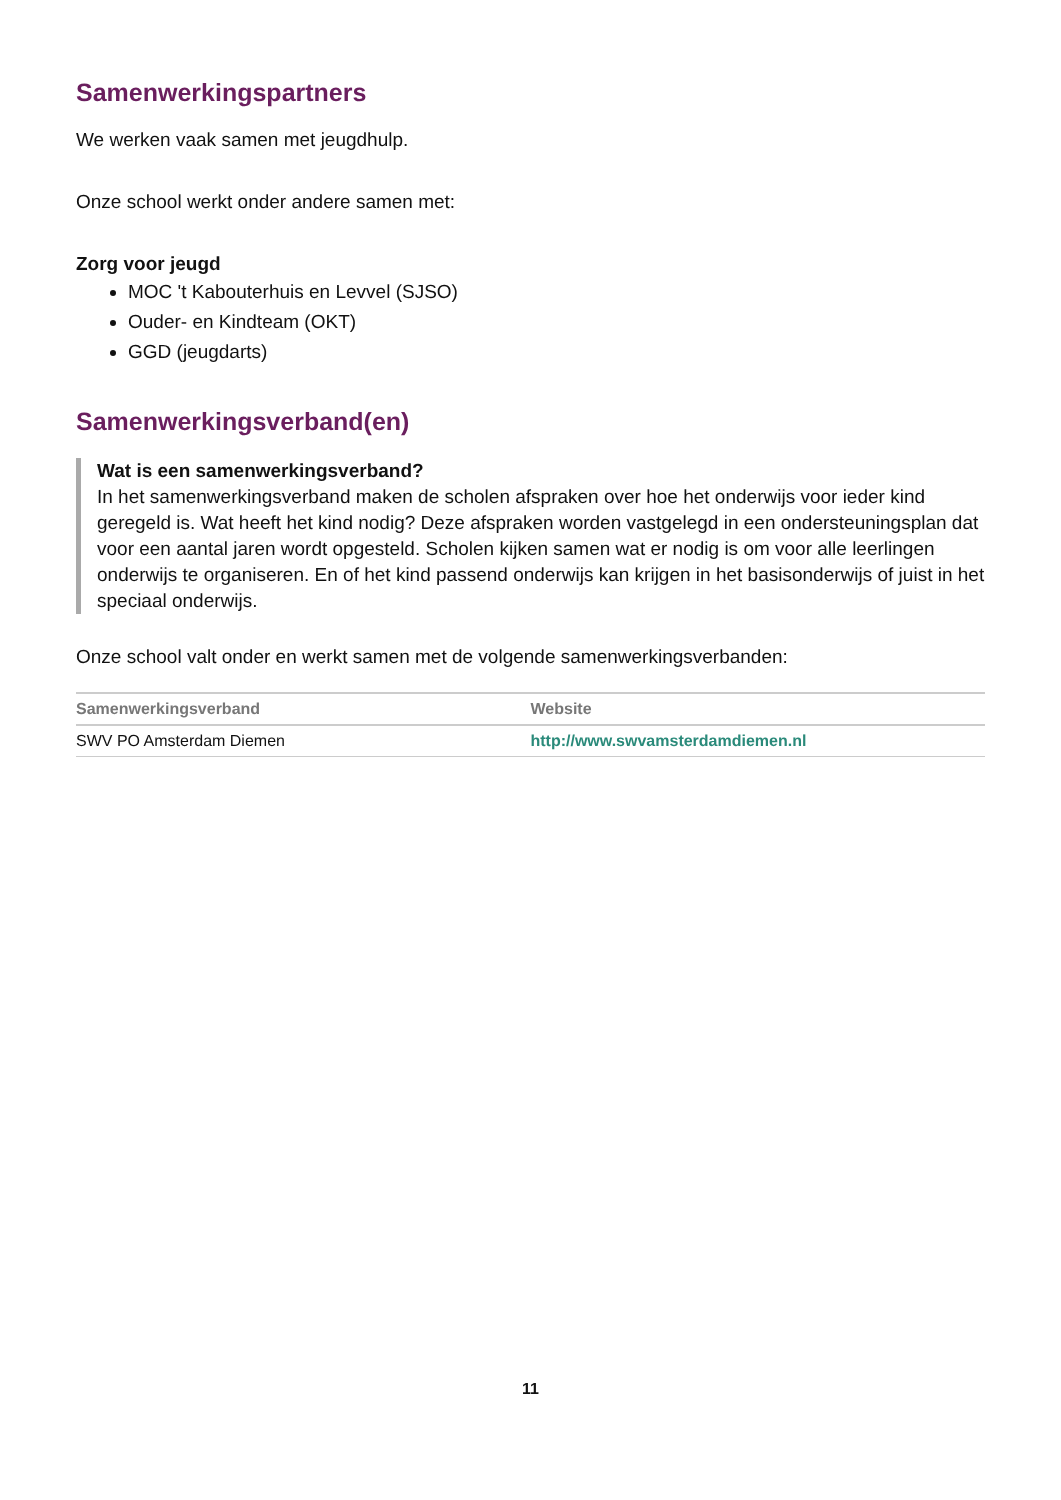Samenwerkingspartners
We werken vaak samen met jeugdhulp.
Onze school werkt onder andere samen met:
Zorg voor jeugd
MOC 't Kabouterhuis en Levvel (SJSO)
Ouder- en Kindteam (OKT)
GGD (jeugdarts)
Samenwerkingsverband(en)
Wat is een samenwerkingsverband?
In het samenwerkingsverband maken de scholen afspraken over hoe het onderwijs voor ieder kind geregeld is. Wat heeft het kind nodig? Deze afspraken worden vastgelegd in een ondersteuningsplan dat voor een aantal jaren wordt opgesteld. Scholen kijken samen wat er nodig is om voor alle leerlingen onderwijs te organiseren. En of het kind passend onderwijs kan krijgen in het basisonderwijs of juist in het speciaal onderwijs.
Onze school valt onder en werkt samen met de volgende samenwerkingsverbanden:
| Samenwerkingsverband | Website |
| --- | --- |
| SWV PO Amsterdam Diemen | http://www.swvamsterdamdiemen.nl |
11